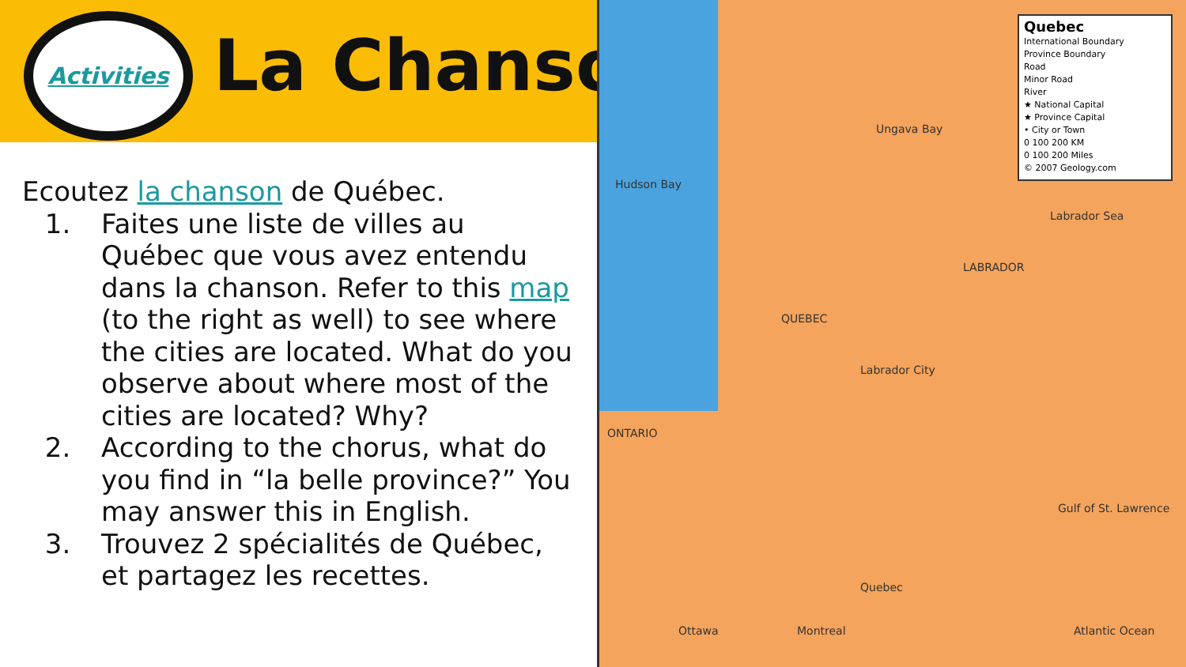Activities
La Chanson
Ecoutez la chanson de Québec.
1. Faites une liste de villes au Québec que vous avez entendu dans la chanson. Refer to this map (to the right as well) to see where the cities are located. What do you observe about where most of the cities are located? Why?
2. According to the chorus, what do you find in “la belle province?” You may answer this in English.
3. Trouvez 2 spécialités de Québec, et partagez les recettes.
Quebec
International Boundary
Province Boundary
Road
Minor Road
River
★ National Capital
★ Province Capital
• City or Town
0 100 200 KM
0 100 200 Miles
© 2007 Geology.com
Hudson Bay
QUEBEC
Labrador Sea
Ungava Bay
LABRADOR
Labrador City
Quebec
Montreal
Ottawa Atlantic Ocean
Gulf of St. Lawrence
ONTARIO